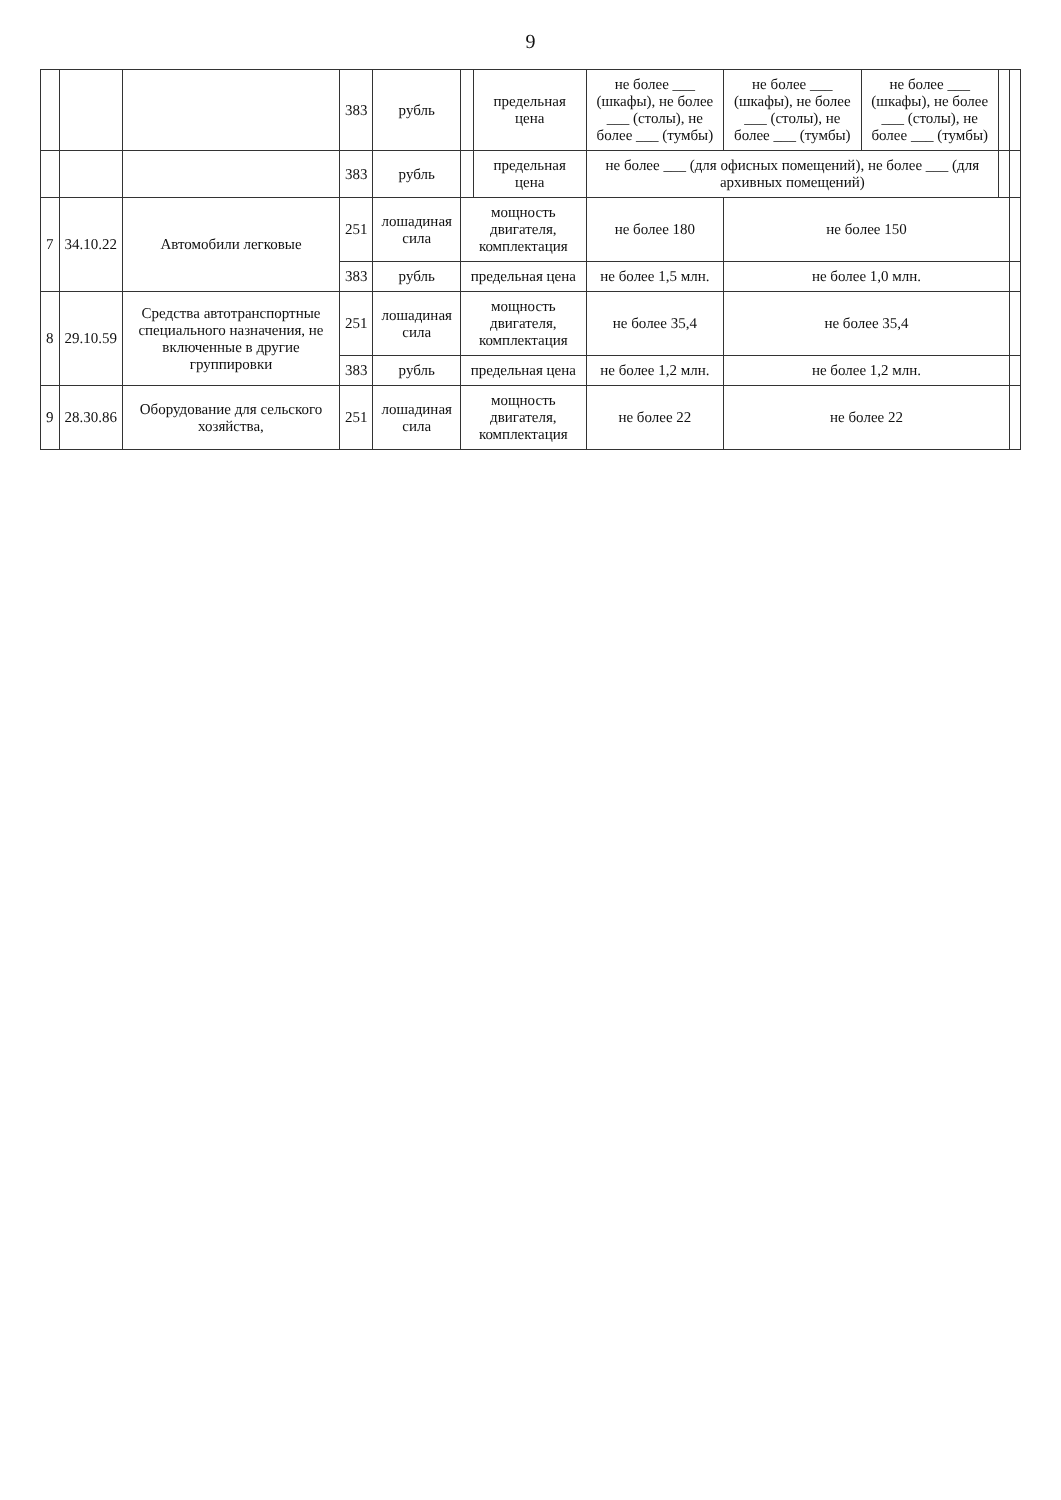9
| | | | 383 | рубль | | предельная цена | не более ___ (шкафы), не более ___ (столы), не более ___ (тумбы) | не более ___ (шкафы), не более ___ (столы), не более ___ (тумбы) | не более ___ (шкафы), не более ___ (столы), не более ___ (тумбы) | | |
| | | | 383 | рубль | | предельная цена | не более ___ (для офисных помещений), не более ___ (для архивных помещений) | | | | |
| 7 | 34.10.22 | Автомобили легковые | 251 | лошадиная сила | мощность двигателя, комплектация | | не более 180 | не более 150 | | | |
| | | | 383 | рубль | предельная цена | | не более 1,5 млн. | не более 1,0 млн. | | | |
| 8 | 29.10.59 | Средства автотранспортные специального назначения, не включенные в другие группировки | 251 | лошадиная сила | мощность двигателя, комплектация | | не более 35,4 | не более 35,4 | | | |
| | | | 383 | рубль | предельная цена | | не более 1,2 млн. | не более 1,2 млн. | | | |
| 9 | 28.30.86 | Оборудование для сельского хозяйства, | 251 | лошадиная сила | мощность двигателя, комплектация | | не более 22 | не более 22 | | | |